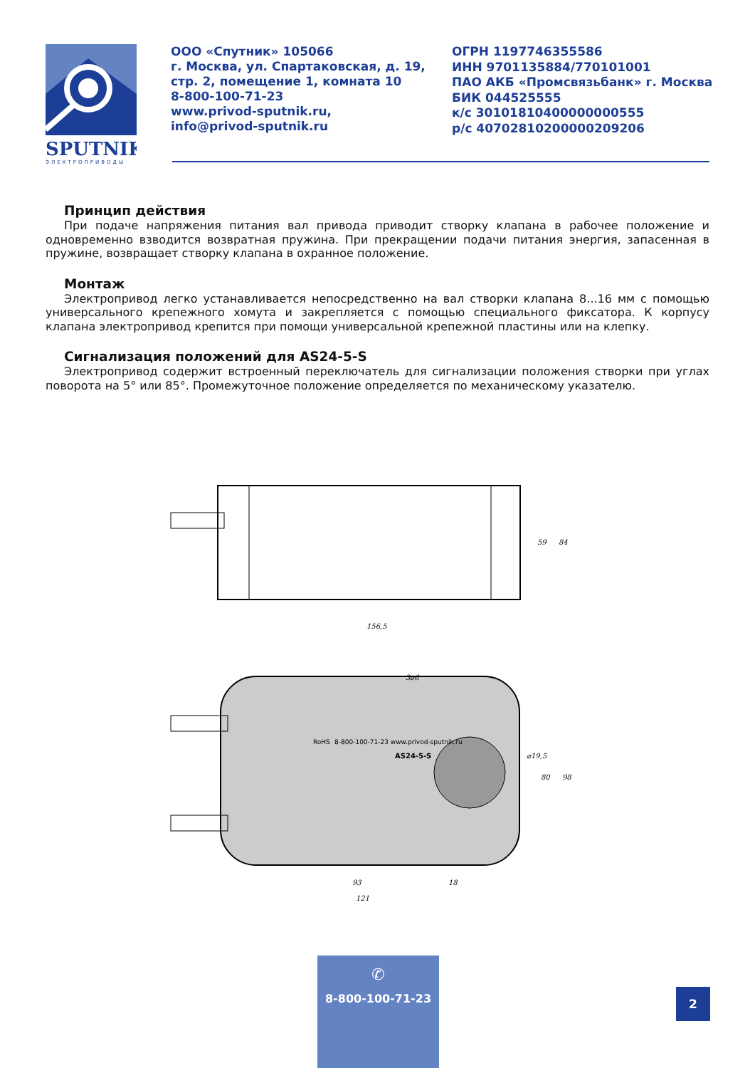SPUTNIK
ЭЛЕКТРОПРИВОДЫ
ООО «Спутник» 105066
г. Москва, ул. Спартаковская, д. 19,
стр. 2, помещение 1, комната 10
8-800-100-71-23
www.privod-sputnik.ru,
info@privod-sputnik.ru
ОГРН 1197746355586
ИНН 9701135884/770101001
ПАО АКБ «Промсвязьбанк» г. Москва
БИК 044525555
к/с 30101810400000000555
р/с 40702810200000209206
Принцип действия
При подаче напряжения питания вал привода приводит створку клапана в рабочее положение и одновременно взводится возвратная пружина. При прекращении подачи питания энергия, запасенная в пружине, возвращает створку клапана в охранное положение.
Монтаж
Электропривод легко устанавливается непосредственно на вал створки клапана 8...16 мм с помощью универсального крепежного хомута и закрепляется с помощью специального фиксатора. К корпусу клапана электропривод крепится при помощи универсальной крепежной пластины или на клепку.
Сигнализация положений для AS24-5-S
Электропривод содержит встроенный переключатель для сигнализации положения створки при углах поворота на 5° или 85°. Промежуточное положение определяется по механическому указателю.
156,5
59
84
3⌀6
⌀19,5
80
98
93
18
121
AS24-5-S
8-800-100-71-23 www.privod-sputnik.ru
RoHS
✆
8-800-100-71-23
2